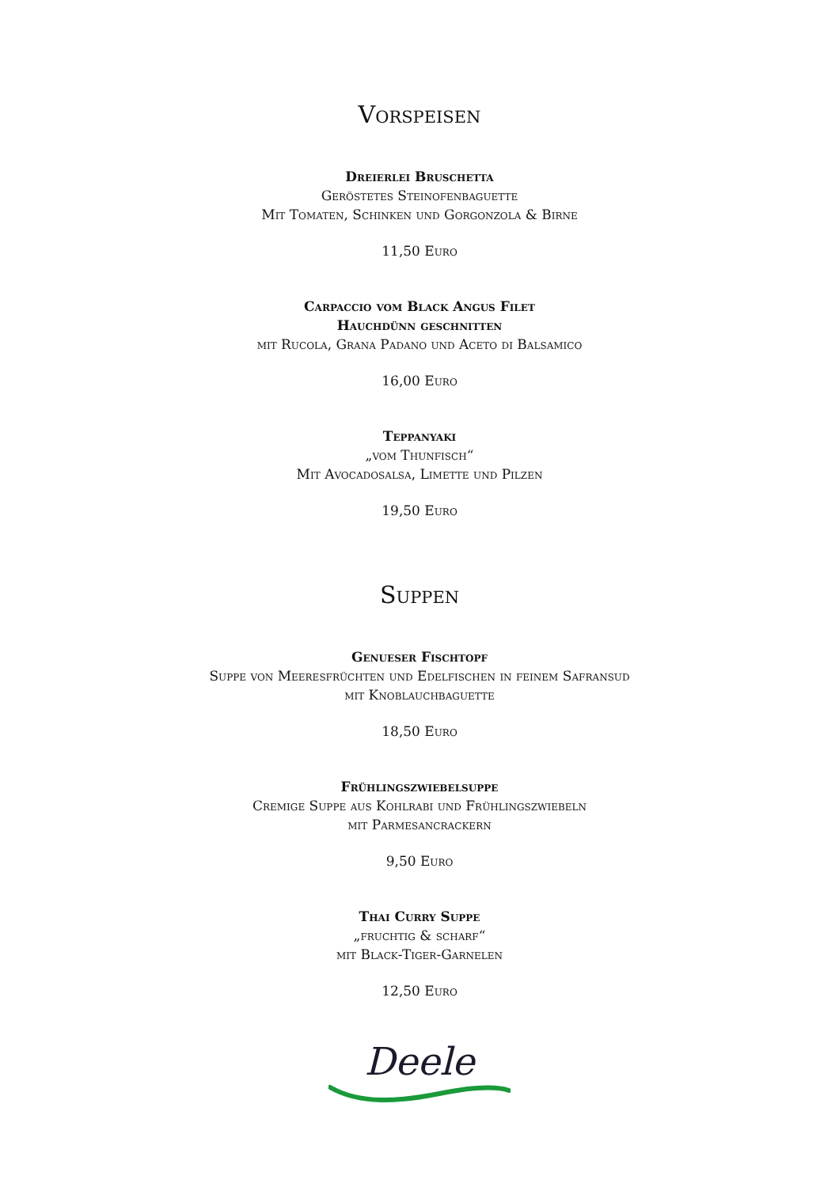Vorspeisen
Dreierlei Bruschetta
Geröstetes Steinofenbaguette
Mit Tomaten, Schinken und Gorgonzola & Birne
11,50 Euro
Carpaccio vom Black Angus Filet
Hauchdünn geschnitten
mit Rucola, Grana Padano und Aceto di Balsamico
16,00 Euro
Teppanyaki
„vom Thunfisch“
Mit Avocadosalsa, Limette und Pilzen
19,50 Euro
Suppen
Genueser Fischtopf
Suppe von Meeresfrüchten und Edelfischen in feinem Safransud
mit Knoblauchbaguette
18,50 Euro
Frühlingszwiebelsuppe
Cremige Suppe aus Kohlrabi und Frühlingszwiebeln
mit Parmesancrackern
9,50 Euro
Thai Curry Suppe
„fruchtig & scharf“
mit Black-Tiger-Garnelen
12,50 Euro
Deele